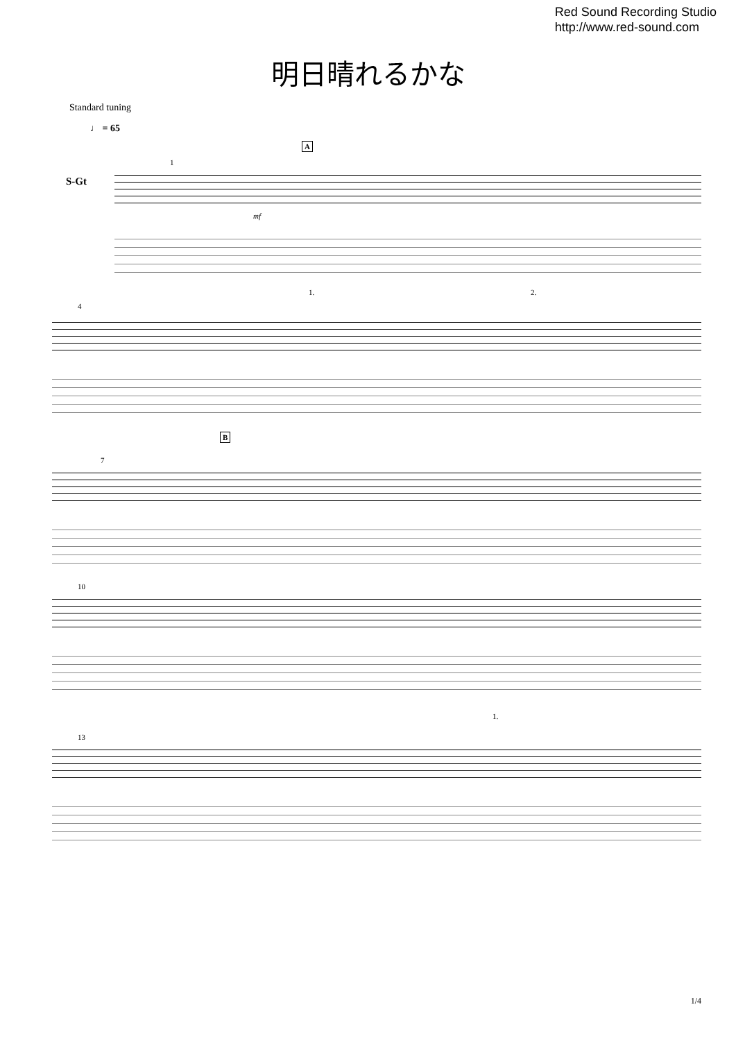Red Sound Recording Studio
http://www.red-sound.com
明日晴れるかな
Standard tuning
♩ = 65
S-Gt
A
1
mf
4
1. 2.
B
7
10
13
1.
1/4